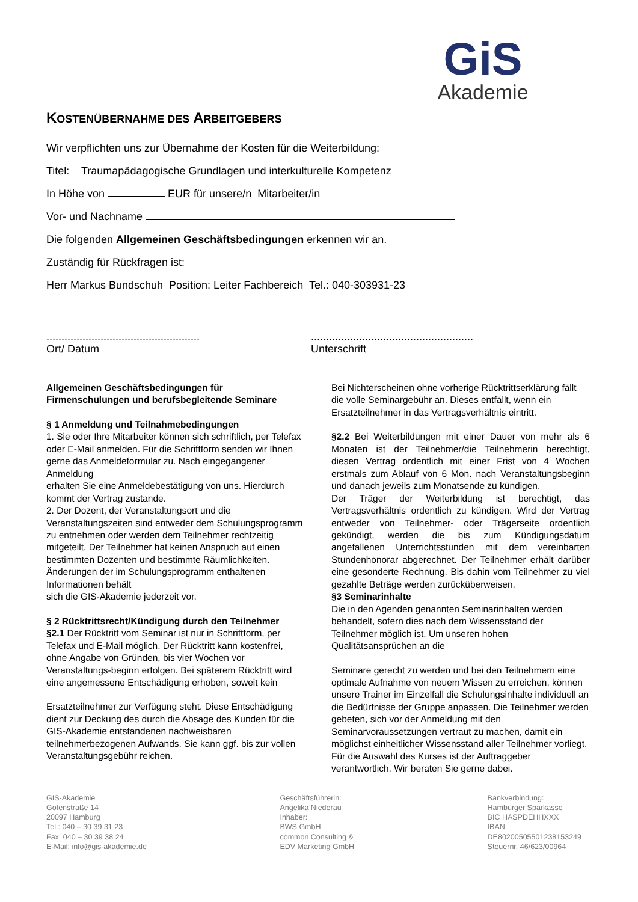GiS
Akademie
KOSTENÜBERNAHME DES ARBEITGEBERS
Wir verpflichten uns zur Übernahme der Kosten für die Weiterbildung:
Titel: Traumapädagogische Grundlagen und interkulturelle Kompetenz
In Höhe von EUR für unsere/n Mitarbeiter/in
Vor- und Nachname
Die folgenden Allgemeinen Geschäftsbedingungen erkennen wir an.
Zuständig für Rückfragen ist:
Herr Markus Bundschuh Position: Leiter Fachbereich Tel.: 040-303931-23
...................................................
Ort/ Datum
......................................................
Unterschrift
Allgemeinen Geschäftsbedingungen für Firmenschulungen und berufsbegleitende Seminare
§ 1 Anmeldung und Teilnahmebedingungen
1. Sie oder Ihre Mitarbeiter können sich schriftlich, per Telefax oder E-Mail anmelden. Für die Schriftform senden wir Ihnen gerne das Anmeldeformular zu. Nach eingegangener Anmeldung
erhalten Sie eine Anmeldebestätigung von uns. Hierdurch kommt der Vertrag zustande.
2. Der Dozent, der Veranstaltungsort und die Veranstaltungszeiten sind entweder dem Schulungsprogramm zu entnehmen oder werden dem Teilnehmer rechtzeitig mitgeteilt. Der Teilnehmer hat keinen Anspruch auf einen bestimmten Dozenten und bestimmte Räumlichkeiten. Änderungen der im Schulungsprogramm enthaltenen Informationen behält
sich die GIS-Akademie jederzeit vor.
§ 2 Rücktrittsrecht/Kündigung durch den Teilnehmer
§2.1 Der Rücktritt vom Seminar ist nur in Schriftform, per Telefax und E-Mail möglich. Der Rücktritt kann kostenfrei, ohne Angabe von Gründen, bis vier Wochen vor Veranstaltungs-beginn erfolgen. Bei späterem Rücktritt wird eine angemessene Entschädigung erhoben, soweit kein
Ersatzteilnehmer zur Verfügung steht. Diese Entschädigung dient zur Deckung des durch die Absage des Kunden für die GIS-Akademie entstandenen nachweisbaren teilnehmerbezogenen Aufwands. Sie kann ggf. bis zur vollen Veranstaltungsgebühr reichen.
Bei Nichterscheinen ohne vorherige Rücktrittserklärung fällt die volle Seminargebühr an. Dieses entfällt, wenn ein Ersatzteilnehmer in das Vertragsverhältnis eintritt.
§2.2 Bei Weiterbildungen mit einer Dauer von mehr als 6 Monaten ist der Teilnehmer/die Teilnehmerin berechtigt, diesen Vertrag ordentlich mit einer Frist von 4 Wochen erstmals zum Ablauf von 6 Mon. nach Veranstaltungsbeginn und danach jeweils zum Monatsende zu kündigen.
Der Träger der Weiterbildung ist berechtigt, das Vertragsverhältnis ordentlich zu kündigen. Wird der Vertrag entweder von Teilnehmer- oder Trägerseite ordentlich gekündigt, werden die bis zum Kündigungsdatum angefallenen Unterrichtsstunden mit dem vereinbarten Stundenhonorar abgerechnet. Der Teilnehmer erhält darüber eine gesonderte Rechnung. Bis dahin vom Teilnehmer zu viel gezahlte Beträge werden zurücküberweisen.
§3 Seminarinhalte
Die in den Agenden genannten Seminarinhalten werden behandelt, sofern dies nach dem Wissensstand der Teilnehmer möglich ist. Um unseren hohen Qualitätsansprüchen an die
Seminare gerecht zu werden und bei den Teilnehmern eine optimale Aufnahme von neuem Wissen zu erreichen, können unsere Trainer im Einzelfall die Schulungsinhalte individuell an die Bedürfnisse der Gruppe anpassen. Die Teilnehmer werden gebeten, sich vor der Anmeldung mit den Seminarvoraussetzungen vertraut zu machen, damit ein möglichst einheitlicher Wissensstand aller Teilnehmer vorliegt. Für die Auswahl des Kurses ist der Auftraggeber verantwortlich. Wir beraten Sie gerne dabei.
GIS-Akademie
Gotenstraße 14
20097 Hamburg
Tel.: 040 – 30 39 31 23
Fax: 040 – 30 39 38 24
E-Mail: info@gis-akademie.de
Geschäftsführerin:
Angelika Niederau
Inhaber:
BWS GmbH
common Consulting &
EDV Marketing GmbH
Bankverbindung:
Hamburger Sparkasse
BIC HASPDEHHXXX
IBAN
DE80200505501238153249
Steuernr. 46/623/00964